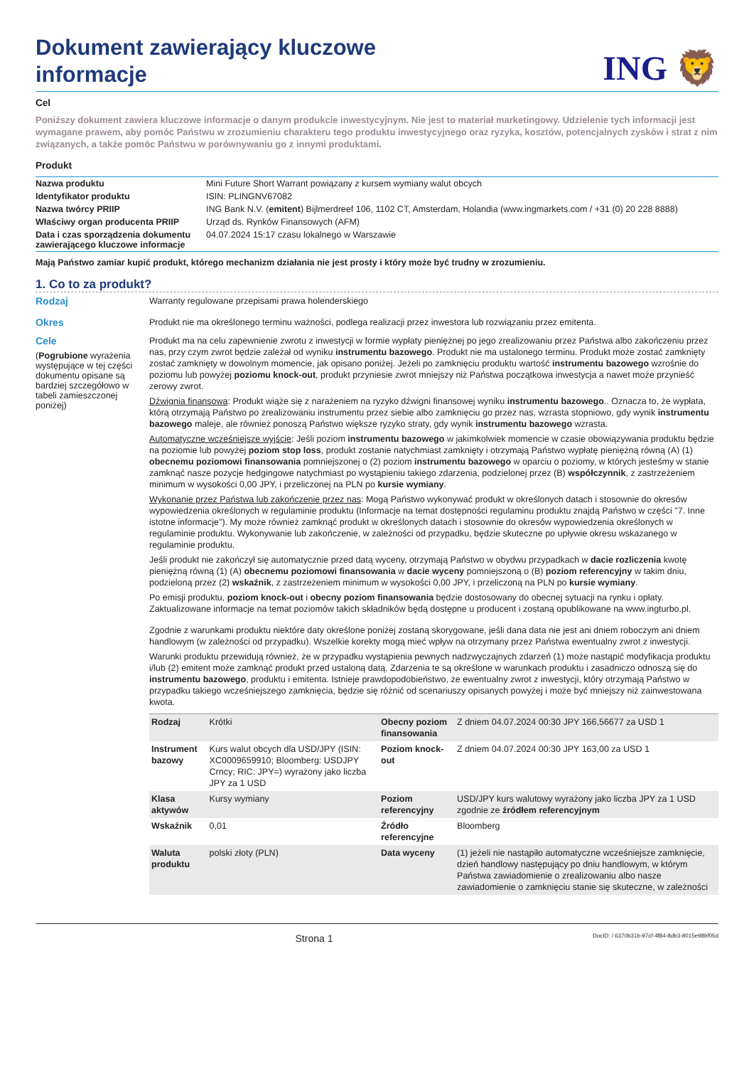Dokument zawierający kluczowe
informacje
ING 🦁
Cel
Poniższy dokument zawiera kluczowe informacje o danym produkcie inwestycyjnym. Nie jest to materiał marketingowy. Udzielenie tych informacji jest wymagane prawem, aby pomóc Państwu w zrozumieniu charakteru tego produktu inwestycyjnego oraz ryzyka, kosztów, potencjalnych zysków i strat z nim związanych, a także pomóc Państwu w porównywaniu go z innymi produktami.
Produkt
| Nazwa produktu | Mini Future Short Warrant powiązany z kursem wymiany walut obcych |
| Identyfikator produktu | ISIN: PLINGNV67082 |
| Nazwa twórcy PRIIP | ING Bank N.V. ( emitent ) Bijlmerdreef 106, 1102 CT, Amsterdam, Holandia (www.ingmarkets.com / +31 (0) 20 228 8888) |
| Właściwy organ producenta PRIIP | Urząd ds. Rynków Finansowych (AFM) |
| Data i czas sporządzenia dokumentu zawierającego kluczowe informacje | 04.07.2024 15:17 czasu lokalnego w Warszawie |
Mają Państwo zamiar kupić produkt, którego mechanizm działania nie jest prosty i który może być trudny w zrozumieniu.
1. Co to za produkt?
Rodzaj
Warranty regulowane przepisami prawa holenderskiego
Okres
Produkt nie ma określonego terminu ważności, podlega realizacji przez inwestora lub rozwiązaniu przez emitenta.
Cele
(Pogrubione wyrażenia występujące w tej części dokumentu opisane są bardziej szczegółowo w tabeli zamieszczonej poniżej)
Produkt ma na celu zapewnienie zwrotu z inwestycji w formie wypłaty pieniężnej po jego zrealizowaniu przez Państwa albo zakończeniu przez nas, przy czym zwrot będzie zależał od wyniku instrumentu bazowego. Produkt nie ma ustalonego terminu. Produkt może zostać zamknięty zostać zamknięty w dowolnym momencie, jak opisano poniżej. Jeżeli po zamknięciu produktu wartość instrumentu bazowego wzrośnie do poziomu lub powyżej poziomu knock-out, produkt przyniesie zwrot mniejszy niż Państwa początkowa inwestycja a nawet może przynieść zerowy zwrot.
Dźwignia finansowa: Produkt wiąże się z narażeniem na ryzyko dźwigni finansowej wyniku instrumentu bazowego.. Oznacza to, że wypłata, którą otrzymają Państwo po zrealizowaniu instrumentu przez siebie albo zamknięciu go przez nas, wzrasta stopniowo, gdy wynik instrumentu bazowego maleje, ale również ponoszą Państwo większe ryzyko straty, gdy wynik instrumentu bazowego wzrasta.
Automatyczne wcześniejsze wyjście: Jeśli poziom instrumentu bazowego w jakimkolwiek momencie w czasie obowiązywania produktu będzie na poziomie lub powyżej poziom stop loss, produkt zostanie natychmiast zamknięty i otrzymają Państwo wypłatę pieniężną równą (A) (1) obecnemu poziomowi finansowania pomniejszonej o (2) poziom instrumentu bazowego w oparciu o poziomy, w których jesteśmy w stanie zamknąć nasze pozycje hedgingowe natychmiast po wystąpieniu takiego zdarzenia, podzielonej przez (B) współczynnik, z zastrzeżeniem minimum w wysokości 0,00 JPY, i przeliczonej na PLN po kursie wymiany.
Wykonanie przez Państwa lub zakończenie przez nas: Mogą Państwo wykonywać produkt w określonych datach i stosownie do okresów wypowiedzenia określonych w regulaminie produktu (Informacje na temat dostępności regulaminu produktu znajdą Państwo w części "7. Inne istotne informacje"). My może również zamknąć produkt w określonych datach i stosownie do okresów wypowiedzenia określonych w regulaminie produktu. Wykonywanie lub zakończenie, w zależności od przypadku, będzie skuteczne po upływie okresu wskazanego w regulaminie produktu.
Jeśli produkt nie zakończył się automatycznie przed datą wyceny, otrzymają Państwo w obydwu przypadkach w dacie rozliczenia kwotę pieniężną równą (1) (A) obecnemu poziomowi finansowania w dacie wyceny pomniejszoną o (B) poziom referencyjny w takim dniu, podzieloną przez (2) wskaźnik, z zastrzeżeniem minimum w wysokości 0,00 JPY, i przeliczoną na PLN po kursie wymiany.
Po emisji produktu, poziom knock-out i obecny poziom finansowania będzie dostosowany do obecnej sytuacji na rynku i opłaty. Zaktualizowane informacje na temat poziomów takich składników będą dostępne u producent i zostaną opublikowane na www.ingturbo.pl.
Zgodnie z warunkami produktu niektóre daty określone poniżej zostaną skorygowane, jeśli dana data nie jest ani dniem roboczym ani dniem handlowym (w zależności od przypadku). Wszelkie korekty mogą mieć wpływ na otrzymany przez Państwa ewentualny zwrot z inwestycji.
Warunki produktu przewidują również, że w przypadku wystąpienia pewnych nadzwyczajnych zdarzeń (1) może nastąpić modyfikacja produktu i/lub (2) emitent może zamknąć produkt przed ustaloną datą. Zdarzenia te są określone w warunkach produktu i zasadniczo odnoszą się do instrumentu bazowego, produktu i emitenta. Istnieje prawdopodobieństwo, że ewentualny zwrot z inwestycji, który otrzymają Państwo w przypadku takiego wcześniejszego zamknięcia, będzie się różnić od scenariuszy opisanych powyżej i może być mniejszy niż zainwestowana kwota.
| Rodzaj | Krótki | Obecny poziom finansowania | Z dniem 04.07.2024 00:30 JPY 166,56677 za USD 1 |
| Instrument bazowy | Kurs walut obcych dla USD/JPY (ISIN: XC0009659910; Bloomberg: USDJPY Crncy; RIC: JPY=) wyrażony jako liczba JPY za 1 USD | Poziom knock-out | Z dniem 04.07.2024 00:30 JPY 163,00 za USD 1 |
| Klasa aktywów | Kursy wymiany | Poziom referencyjny | USD/JPY kurs walutowy wyrażony jako liczba JPY za 1 USD zgodnie ze źródłem referencyjnym |
| Wskaźnik | 0,01 | Źródło referencyjne | Bloomberg |
| Waluta produktu | polski złoty (PLN) | Data wyceny | (1) jeżeli nie nastąpiło automatyczne wcześniejsze zamknięcie, dzień handlowy następujący po dniu handlowym, w którym Państwa zawiadomienie o zrealizowaniu albo nasze zawiadomienie o zamknięciu stanie się skuteczne, w zależności |
Strona 1 DocID: / 6370b31b-97cf-4f84-8db3-8015e98bf05d